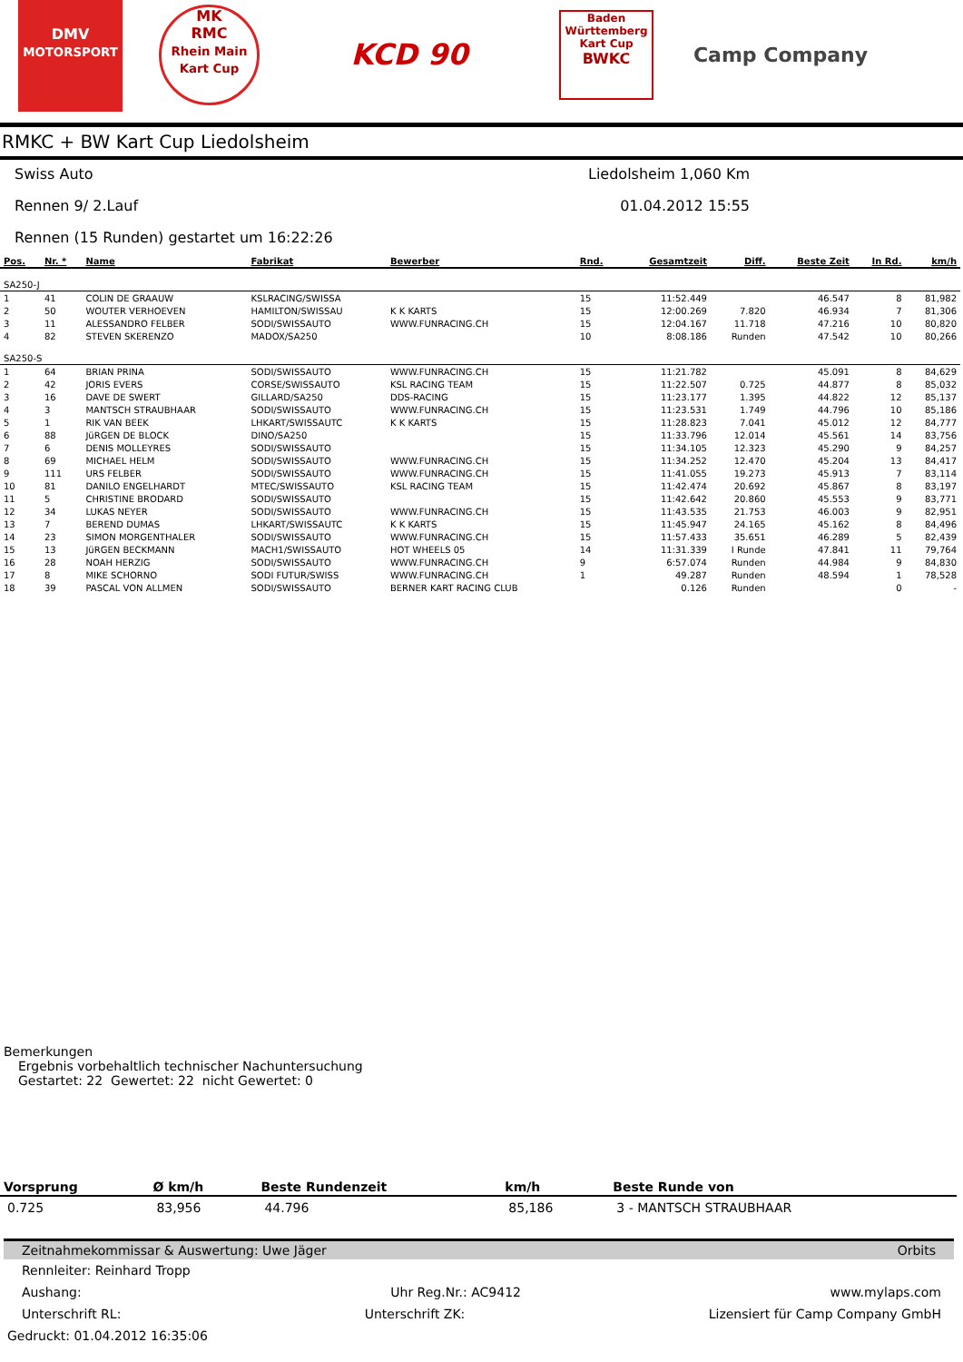DMV
MOTORSPORT
MK
RMC
Rhein Main Kart Cup
KCD 90
Baden Württemberg Kart Cup
BWKC
Camp Company
RMKC + BW Kart Cup Liedolsheim
Swiss Auto Liedolsheim 1,060 Km
Rennen 9/ 2.Lauf 01.04.2012 15:55
Rennen (15 Runden) gestartet um 16:22:26
| Pos. | Nr. * | Name | Fabrikat | Bewerber | Rnd. | Gesamtzeit | Diff. | Beste Zeit | In Rd. | km/h |
| --- | --- | --- | --- | --- | --- | --- | --- | --- | --- | --- |
| SA250-J | | | | | | | | | | |
| 1 | 41 | COLIN DE GRAAUW | KSLRACING/SWISSA | | 15 | 11:52.449 | | 46.547 | 8 | 81,982 |
| 2 | 50 | WOUTER VERHOEVEN | HAMILTON/SWISSAU | K K KARTS | 15 | 12:00.269 | 7.820 | 46.934 | 7 | 81,306 |
| 3 | 11 | ALESSANDRO FELBER | SODI/SWISSAUTO | WWW.FUNRACING.CH | 15 | 12:04.167 | 11.718 | 47.216 | 10 | 80,820 |
| 4 | 82 | STEVEN SKERENZO | MADOX/SA250 | | 10 | 8:08.186 | Runden | 47.542 | 10 | 80,266 |
| SA250-S | | | | | | | | | | |
| 1 | 64 | BRIAN PRINA | SODI/SWISSAUTO | WWW.FUNRACING.CH | 15 | 11:21.782 | | 45.091 | 8 | 84,629 |
| 2 | 42 | JORIS EVERS | CORSE/SWISSAUTO | KSL RACING TEAM | 15 | 11:22.507 | 0.725 | 44.877 | 8 | 85,032 |
| 3 | 16 | DAVE DE SWERT | GILLARD/SA250 | DDS-RACING | 15 | 11:23.177 | 1.395 | 44.822 | 12 | 85,137 |
| 4 | 3 | MANTSCH STRAUBHAAR | SODI/SWISSAUTO | WWW.FUNRACING.CH | 15 | 11:23.531 | 1.749 | 44.796 | 10 | 85,186 |
| 5 | 1 | RIK VAN BEEK | LHKART/SWISSAUTC | K K KARTS | 15 | 11:28.823 | 7.041 | 45.012 | 12 | 84,777 |
| 6 | 88 | JüRGEN DE BLOCK | DINO/SA250 | | 15 | 11:33.796 | 12.014 | 45.561 | 14 | 83,756 |
| 7 | 6 | DENIS MOLLEYRES | SODI/SWISSAUTO | | 15 | 11:34.105 | 12.323 | 45.290 | 9 | 84,257 |
| 8 | 69 | MICHAEL HELM | SODI/SWISSAUTO | WWW.FUNRACING.CH | 15 | 11:34.252 | 12.470 | 45.204 | 13 | 84,417 |
| 9 | 111 | URS FELBER | SODI/SWISSAUTO | WWW.FUNRACING.CH | 15 | 11:41.055 | 19.273 | 45.913 | 7 | 83,114 |
| 10 | 81 | DANILO ENGELHARDT | MTEC/SWISSAUTO | KSL RACING TEAM | 15 | 11:42.474 | 20.692 | 45.867 | 8 | 83,197 |
| 11 | 5 | CHRISTINE BRODARD | SODI/SWISSAUTO | | 15 | 11:42.642 | 20.860 | 45.553 | 9 | 83,771 |
| 12 | 34 | LUKAS NEYER | SODI/SWISSAUTO | WWW.FUNRACING.CH | 15 | 11:43.535 | 21.753 | 46.003 | 9 | 82,951 |
| 13 | 7 | BEREND DUMAS | LHKART/SWISSAUTC | K K KARTS | 15 | 11:45.947 | 24.165 | 45.162 | 8 | 84,496 |
| 14 | 23 | SIMON MORGENTHALER | SODI/SWISSAUTO | WWW.FUNRACING.CH | 15 | 11:57.433 | 35.651 | 46.289 | 5 | 82,439 |
| 15 | 13 | JüRGEN BECKMANN | MACH1/SWISSAUTO | HOT WHEELS 05 | 14 | 11:31.339 | I Runde | 47.841 | 11 | 79,764 |
| 16 | 28 | NOAH HERZIG | SODI/SWISSAUTO | WWW.FUNRACING.CH | 9 | 6:57.074 | Runden | 44.984 | 9 | 84,830 |
| 17 | 8 | MIKE SCHORNO | SODI FUTUR/SWISS | WWW.FUNRACING.CH | 1 | 49.287 | Runden | 48.594 | 1 | 78,528 |
| 18 | 39 | PASCAL VON ALLMEN | SODI/SWISSAUTO | BERNER KART RACING CLUB | | 0.126 | Runden | | 0 | - |
Bemerkungen
Ergebnis vorbehaltlich technischer Nachuntersuchung
Gestartet: 22 Gewertet: 22 nicht Gewertet: 0
| Vorsprung | Ø km/h | Beste Rundenzeit | km/h | Beste Runde von |
| --- | --- | --- | --- | --- |
| 0.725 | 83,956 | 44.796 | 85,186 | 3 - MANTSCH STRAUBHAAR |
Zeitnahmekommissar & Auswertung: Uwe Jäger Orbits
Rennleiter: Reinhard Tropp
Aushang: Uhr Reg.Nr.: AC9412 www.mylaps.com
Unterschrift RL: Unterschrift ZK: Lizensiert für Camp Company GmbH
Gedruckt: 01.04.2012 16:35:06